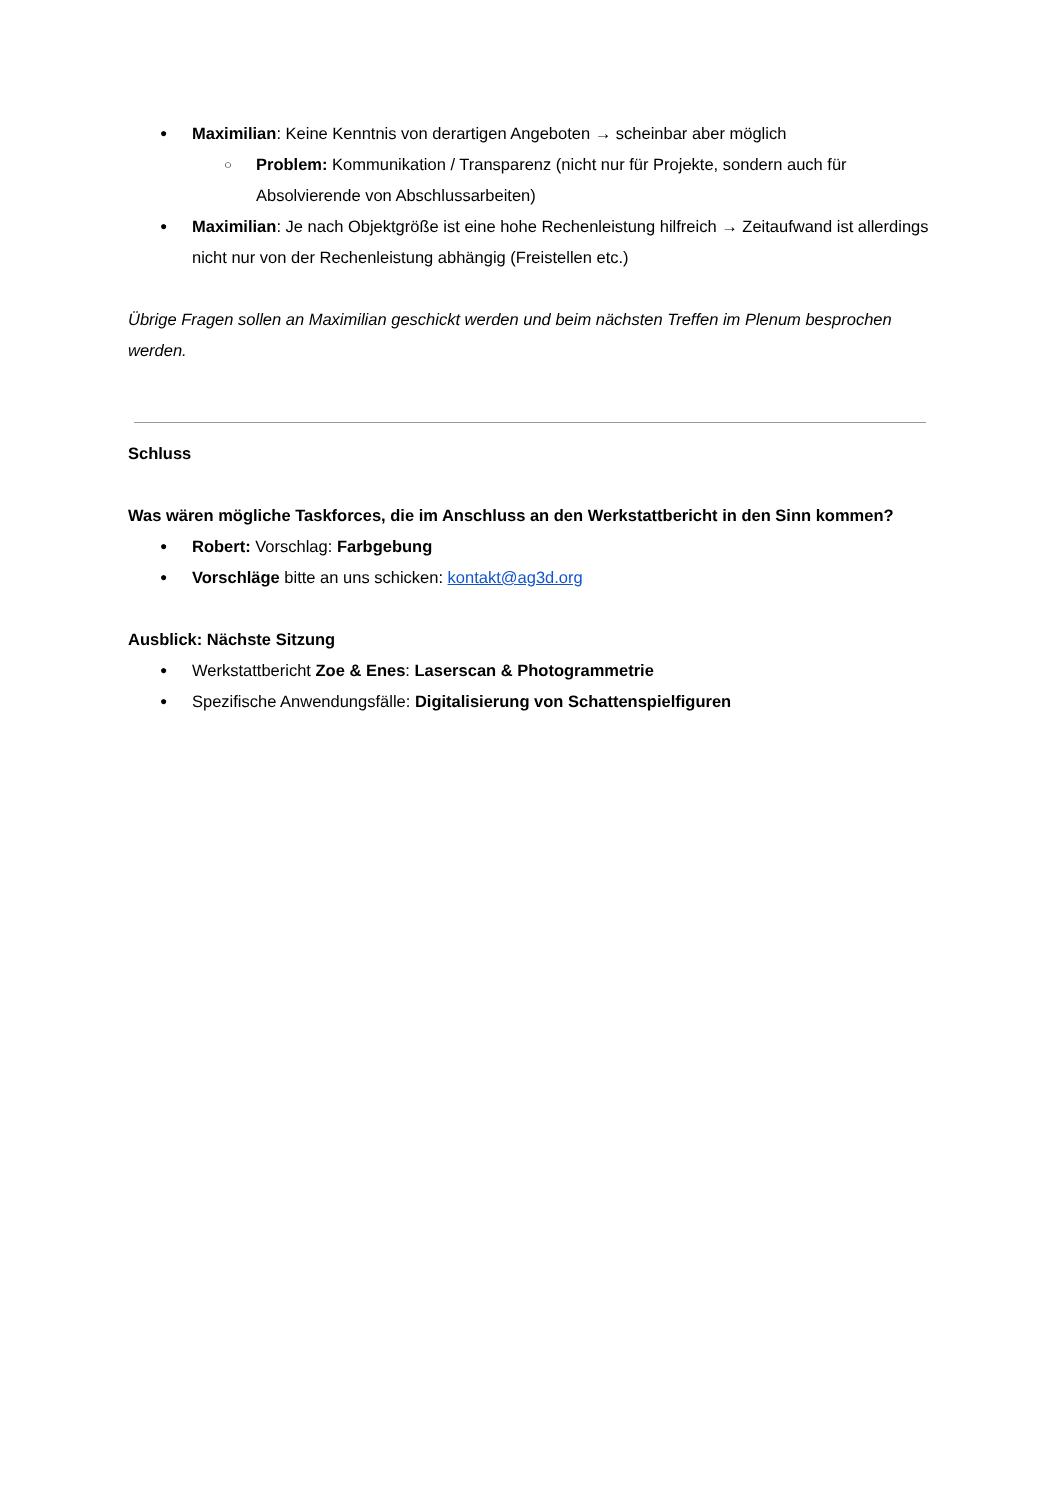Maximilian: Keine Kenntnis von derartigen Angeboten → scheinbar aber möglich
Problem: Kommunikation / Transparenz (nicht nur für Projekte, sondern auch für Absolvierende von Abschlussarbeiten)
Maximilian: Je nach Objektgröße ist eine hohe Rechenleistung hilfreich → Zeitaufwand ist allerdings nicht nur von der Rechenleistung abhängig (Freistellen etc.)
Übrige Fragen sollen an Maximilian geschickt werden und beim nächsten Treffen im Plenum besprochen werden.
Schluss
Was wären mögliche Taskforces, die im Anschluss an den Werkstattbericht in den Sinn kommen?
Robert: Vorschlag: Farbgebung
Vorschläge bitte an uns schicken: kontakt@ag3d.org
Ausblick: Nächste Sitzung
Werkstattbericht Zoe & Enes: Laserscan & Photogrammetrie
Spezifische Anwendungsfälle: Digitalisierung von Schattenspielfiguren